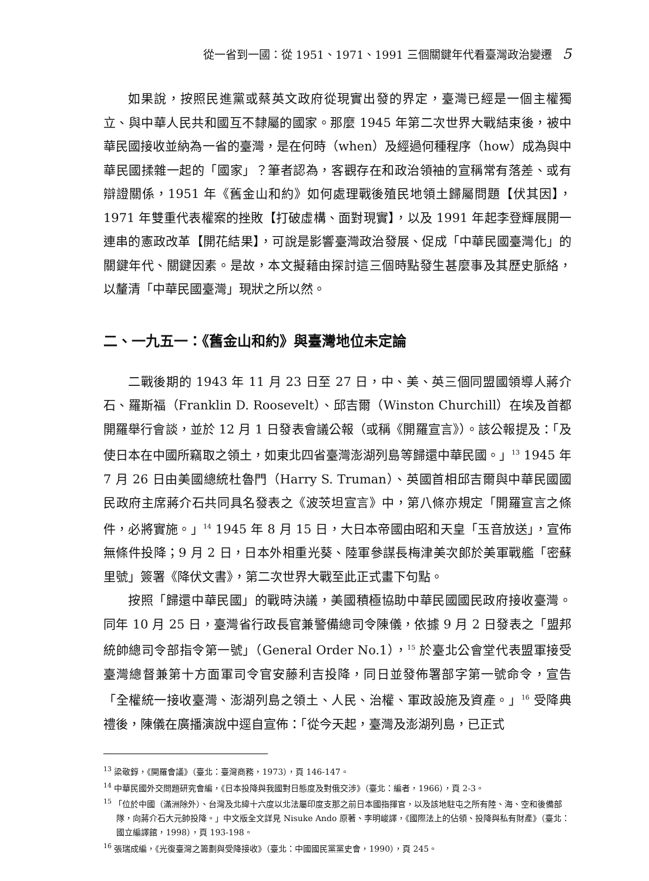從一省到一國：從 1951、1971、1991 三個關鍵年代看臺灣政治變遷 5
如果說，按照民進黨或蔡英文政府從現實出發的界定，臺灣已經是一個主權獨立、與中華人民共和國互不隸屬的國家。那麼 1945 年第二次世界大戰結束後，被中華民國接收並納為一省的臺灣，是在何時（when）及經過何種程序（how）成為與中華民國揉雜一起的「國家」？筆者認為，客觀存在和政治領袖的宣稱常有落差、或有辯證關係，1951 年《舊金山和約》如何處理戰後殖民地領土歸屬問題【伏其因】，1971 年雙重代表權案的挫敗【打破虛構、面對現實】，以及 1991 年起李登輝展開一連串的憲政改革【開花結果】，可說是影響臺灣政治發展、促成「中華民國臺灣化」的關鍵年代、關鍵因素。是故，本文擬藉由探討這三個時點發生甚麼事及其歷史脈絡，以釐清「中華民國臺灣」現狀之所以然。
二、一九五一：《舊金山和約》與臺灣地位未定論
二戰後期的 1943 年 11 月 23 日至 27 日，中、美、英三個同盟國領導人蔣介石、羅斯福（Franklin D. Roosevelt）、邱吉爾（Winston Churchill）在埃及首都開羅舉行會談，並於 12 月 1 日發表會議公報（或稱《開羅宣言》）。該公報提及：「及使日本在中國所竊取之領土，如東北四省臺灣澎湖列島等歸還中華民國。」<sup>13</sup> 1945 年 7 月 26 日由美國總統杜魯門（Harry S. Truman）、英國首相邱吉爾與中華民國國民政府主席蔣介石共同具名發表之《波茨坦宣言》中，第八條亦規定「開羅宣言之條件，必將實施。」<sup>14</sup> 1945 年 8 月 15 日，大日本帝國由昭和天皇「玉音放送」，宣佈無條件投降；9 月 2 日，日本外相重光葵、陸軍參謀長梅津美次郎於美軍戰艦「密蘇里號」簽署《降伏文書》，第二次世界大戰至此正式畫下句點。
按照「歸還中華民國」的戰時決議，美國積極協助中華民國國民政府接收臺灣。同年 10 月 25 日，臺灣省行政長官兼警備總司令陳儀，依據 9 月 2 日發表之「盟邦統帥總司令部指令第一號」（General Order No.1），<sup>15</sup> 於臺北公會堂代表盟軍接受臺灣總督兼第十方面軍司令官安藤利吉投降，同日並發佈署部字第一號命令，宣告「全權統一接收臺灣、澎湖列島之領土、人民、治權、軍政設施及資產。」<sup>16</sup> 受降典禮後，陳儀在廣播演說中逕自宣佈：「從今天起，臺灣及澎湖列島，已正式
<sup>13</sup> 梁敬錞，《開羅會議》（臺北：臺灣商務，1973），頁 146-147。
<sup>14</sup> 中華民國外交問題研究會編，《日本投降與我國對日態度及對俄交涉》（臺北：編者，1966），頁 2-3。
<sup>15</sup> 「位於中國（滿洲除外）、台灣及北緯十六度以北法屬印度支那之前日本國指揮官，以及該地駐屯之所有陸、海、空和後備部隊，向蔣介石大元帥投降。」中文版全文詳見 Nisuke Ando 原著、李明峻譯，《國際法上的佔領、投降與私有財產》（臺北：國立編譯館，1998），頁 193-198。
<sup>16</sup> 張瑞成編，《光復臺灣之籌劃與受降接收》（臺北：中國國民黨黨史會，1990），頁 245。